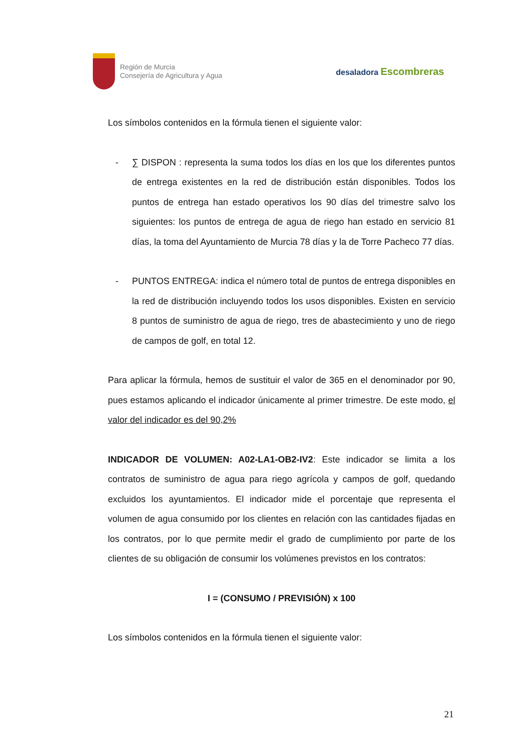Región de Murcia
Consejería de Agricultura y Agua
desaladora Escombreras
Los símbolos contenidos en la fórmula tienen el siguiente valor:
- ∑ DISPON : representa la suma todos los días en los que los diferentes puntos de entrega existentes en la red de distribución están disponibles. Todos los puntos de entrega han estado operativos los 90 días del trimestre salvo los siguientes: los puntos de entrega de agua de riego han estado en servicio 81 días, la toma del Ayuntamiento de Murcia 78 días y la de Torre Pacheco 77 días.
- PUNTOS ENTREGA: indica el número total de puntos de entrega disponibles en la red de distribución incluyendo todos los usos disponibles. Existen en servicio 8 puntos de suministro de agua de riego, tres de abastecimiento y uno de riego de campos de golf, en total 12.
Para aplicar la fórmula, hemos de sustituir el valor de 365 en el denominador por 90, pues estamos aplicando el indicador únicamente al primer trimestre. De este modo, el valor del indicador es del 90,2%
INDICADOR DE VOLUMEN: A02-LA1-OB2-IV2: Este indicador se limita a los contratos de suministro de agua para riego agrícola y campos de golf, quedando excluidos los ayuntamientos. El indicador mide el porcentaje que representa el volumen de agua consumido por los clientes en relación con las cantidades fijadas en los contratos, por lo que permite medir el grado de cumplimiento por parte de los clientes de su obligación de consumir los volúmenes previstos en los contratos:
I = (CONSUMO / PREVISIÓN) x 100
Los símbolos contenidos en la fórmula tienen el siguiente valor:
21